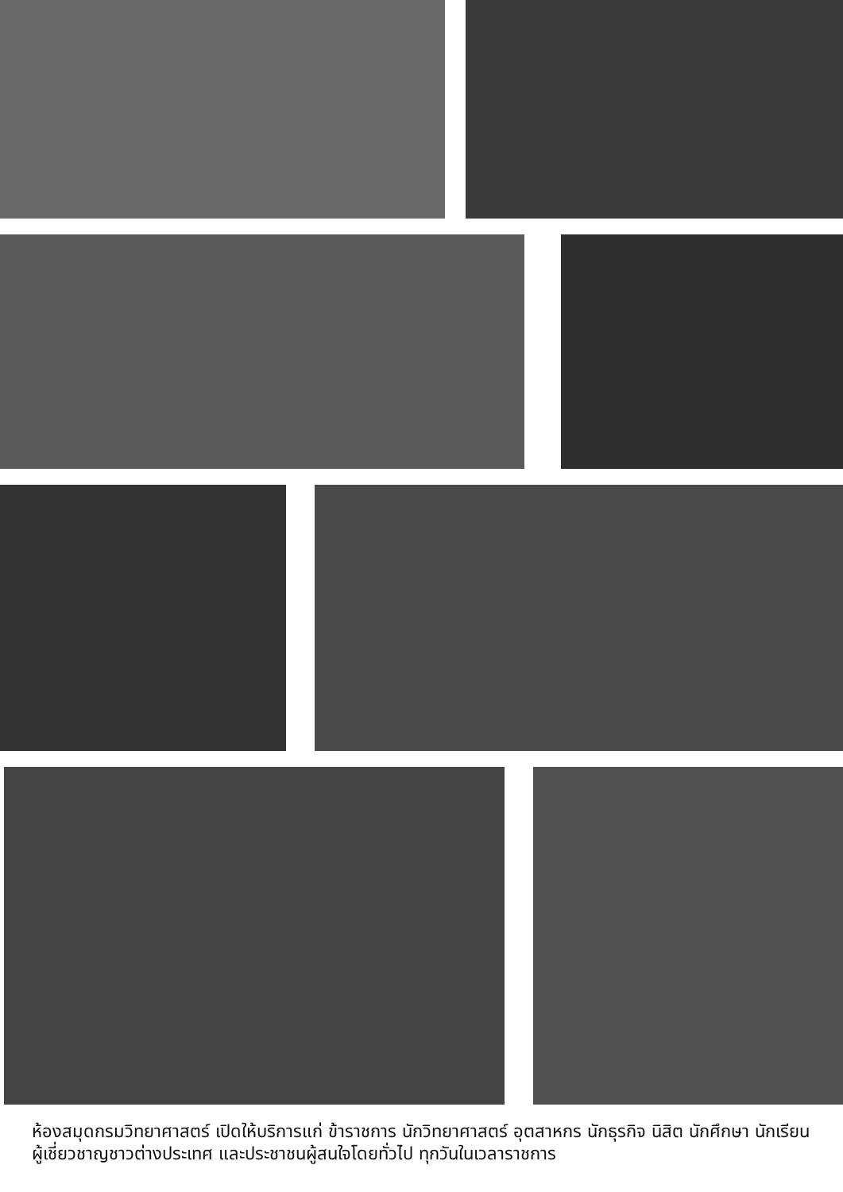ห้องสมุดกรมวิทยาศาสตร์ เปิดให้บริการแก่ ข้าราชการ นักวิทยาศาสตร์ อุตสาหกร นักธุรกิจ นิสิต นักศึกษา นักเรียน ผู้เชี่ยวชาญชาวต่างประเทศ และประชาชนผู้สนใจโดยทั่วไป ทุกวันในเวลาราชการ